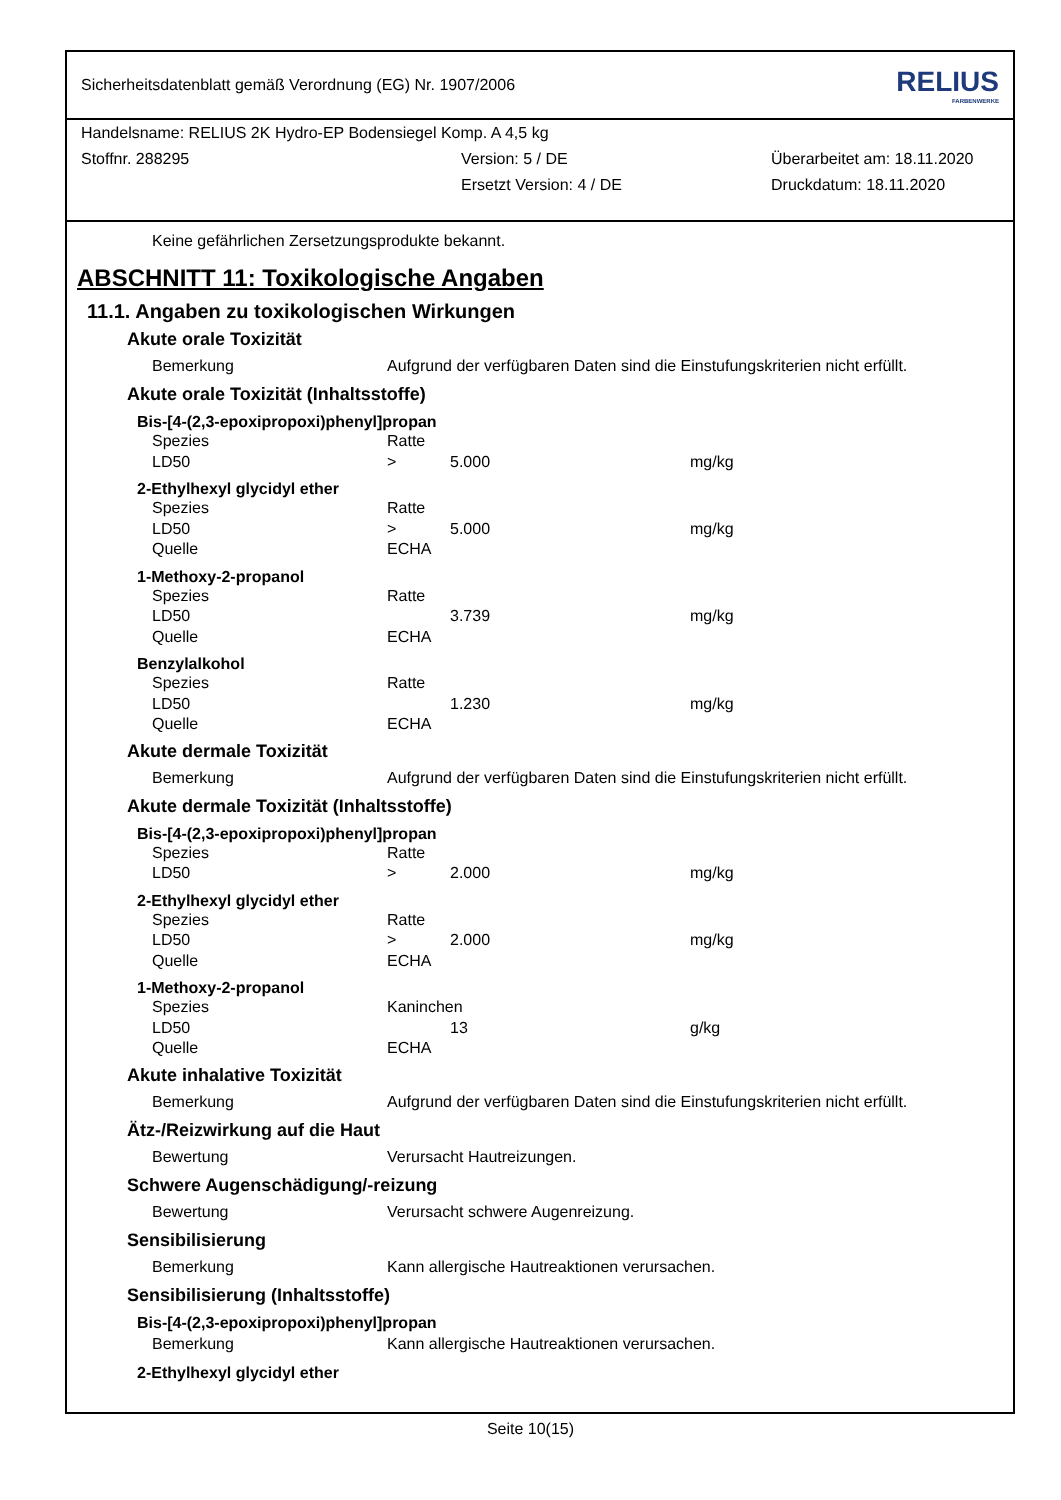Sicherheitsdatenblatt gemäß Verordnung (EG) Nr. 1907/2006 RELIUS
FARBENWERKE
Handelsname: RELIUS 2K Hydro-EP Bodensiegel Komp. A 4,5 kg
Stoffnr. 288295 Version: 5 / DE Überarbeitet am: 18.11.2020
Ersetzt Version: 4 / DE Druckdatum: 18.11.2020
Keine gefährlichen Zersetzungsprodukte bekannt.
ABSCHNITT 11: Toxikologische Angaben
11.1. Angaben zu toxikologischen Wirkungen
Akute orale Toxizität
Bemerkung Aufgrund der verfügbaren Daten sind die Einstufungskriterien nicht erfüllt.
Akute orale Toxizität (Inhaltsstoffe)
Bis-[4-(2,3-epoxipropoxi)phenyl]propan
Spezies Ratte
LD50 > 5.000 mg/kg
2-Ethylhexyl glycidyl ether
Spezies Ratte
LD50 > 5.000 mg/kg
Quelle ECHA
1-Methoxy-2-propanol
Spezies Ratte
LD50 3.739 mg/kg
Quelle ECHA
Benzylalkohol
Spezies Ratte
LD50 1.230 mg/kg
Quelle ECHA
Akute dermale Toxizität
Bemerkung Aufgrund der verfügbaren Daten sind die Einstufungskriterien nicht erfüllt.
Akute dermale Toxizität (Inhaltsstoffe)
Bis-[4-(2,3-epoxipropoxi)phenyl]propan
Spezies Ratte
LD50 > 2.000 mg/kg
2-Ethylhexyl glycidyl ether
Spezies Ratte
LD50 > 2.000 mg/kg
Quelle ECHA
1-Methoxy-2-propanol
Spezies Kaninchen
LD50 13 g/kg
Quelle ECHA
Akute inhalative Toxizität
Bemerkung Aufgrund der verfügbaren Daten sind die Einstufungskriterien nicht erfüllt.
Ätz-/Reizwirkung auf die Haut
Bewertung Verursacht Hautreizungen.
Schwere Augenschädigung/-reizung
Bewertung Verursacht schwere Augenreizung.
Sensibilisierung
Bemerkung Kann allergische Hautreaktionen verursachen.
Sensibilisierung (Inhaltsstoffe)
Bis-[4-(2,3-epoxipropoxi)phenyl]propan
Bemerkung Kann allergische Hautreaktionen verursachen.
2-Ethylhexyl glycidyl ether
Seite 10(15)